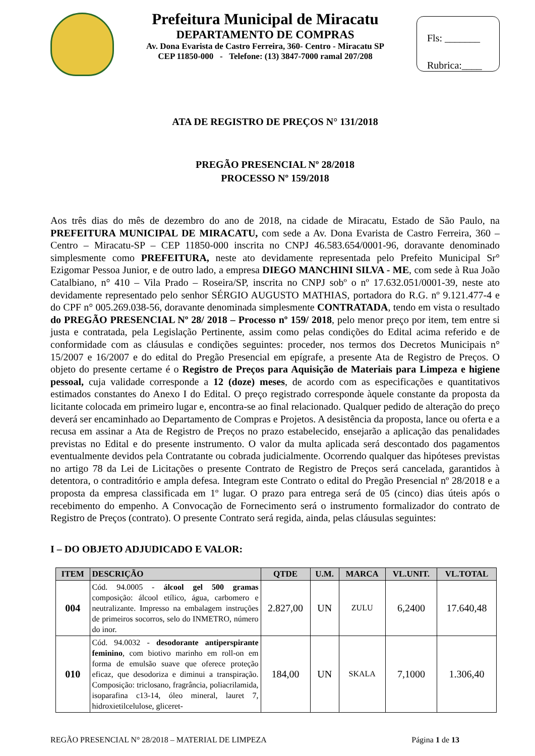Prefeitura Municipal de Miracatu
DEPARTAMENTO DE COMPRAS
Av. Dona Evarista de Castro Ferreira, 360- Centro - Miracatu SP
CEP 11850-000 - Telefone: (13) 3847-7000 ramal 207/208
Fls: _______
Rubrica:____
ATA DE REGISTRO DE PREÇOS N° 131/2018
PREGÃO PRESENCIAL Nº 28/2018
PROCESSO Nº 159/2018
Aos três dias do mês de dezembro do ano de 2018, na cidade de Miracatu, Estado de São Paulo, na PREFEITURA MUNICIPAL DE MIRACATU, com sede a Av. Dona Evarista de Castro Ferreira, 360 – Centro – Miracatu-SP – CEP 11850-000 inscrita no CNPJ 46.583.654/0001-96, doravante denominado simplesmente como PREFEITURA, neste ato devidamente representada pelo Prefeito Municipal Sr° Ezigomar Pessoa Junior, e de outro lado, a empresa DIEGO MANCHINI SILVA - ME, com sede à Rua João Catalbiano, n° 410 – Vila Prado – Roseira/SP, inscrita no CNPJ sobº o nº 17.632.051/0001-39, neste ato devidamente representado pelo senhor SÉRGIO AUGUSTO MATHIAS, portadora do R.G. nº 9.121.477-4 e do CPF n° 005.269.038-56, doravante denominada simplesmente CONTRATADA, tendo em vista o resultado do PREGÃO PRESENCIAL Nº 28/ 2018 – Processo nº 159/ 2018, pelo menor preço por item, tem entre si justa e contratada, pela Legislação Pertinente, assim como pelas condições do Edital acima referido e de conformidade com as cláusulas e condições seguintes: proceder, nos termos dos Decretos Municipais n° 15/2007 e 16/2007 e do edital do Pregão Presencial em epígrafe, a presente Ata de Registro de Preços. O objeto do presente certame é o Registro de Preços para Aquisição de Materiais para Limpeza e higiene pessoal, cuja validade corresponde a 12 (doze) meses, de acordo com as especificações e quantitativos estimados constantes do Anexo I do Edital. O preço registrado corresponde àquele constante da proposta da licitante colocada em primeiro lugar e, encontra-se ao final relacionado. Qualquer pedido de alteração do preço deverá ser encaminhado ao Departamento de Compras e Projetos. A desistência da proposta, lance ou oferta e a recusa em assinar a Ata de Registro de Preços no prazo estabelecido, ensejarão a aplicação das penalidades previstas no Edital e do presente instrumento. O valor da multa aplicada será descontado dos pagamentos eventualmente devidos pela Contratante ou cobrada judicialmente. Ocorrendo qualquer das hipóteses previstas no artigo 78 da Lei de Licitações o presente Contrato de Registro de Preços será cancelada, garantidos à detentora, o contraditório e ampla defesa. Integram este Contrato o edital do Pregão Presencial nº 28/2018 e a proposta da empresa classificada em 1º lugar. O prazo para entrega será de 05 (cinco) dias úteis após o recebimento do empenho. A Convocação de Fornecimento será o instrumento formalizador do contrato de Registro de Preços (contrato). O presente Contrato será regida, ainda, pelas cláusulas seguintes:
I – DO OBJETO ADJUDICADO E VALOR:
| ITEM | DESCRIÇÃO | QTDE | U.M. | MARCA | VL.UNIT. | VL.TOTAL |
| --- | --- | --- | --- | --- | --- | --- |
| 004 | Cód. 94.0005 - álcool gel 500 gramas composição: álcool etílico, água, carbomero e neutralizante. Impresso na embalagem instruções de primeiros socorros, selo do INMETRO, número do inor. | 2.827,00 | UN | ZULU | 6,2400 | 17.640,48 |
| 010 | Cód. 94.0032 - desodorante antiperspirante feminino , com biotivo marinho em roll-on em forma de emulsão suave que oferece proteção eficaz, que desodoriza e diminui a transpiração. Composição: triclosano, fragrância, poliacrilamida, isoparafina c13-14, óleo mineral, lauret 7, hidroxietilcelulose, gliceret- | 184,00 | UN | SKALA | 7,1000 | 1.306,40 |
REGÃO PRESENCIAL N° 28/2018 – MATERIAL DE LIMPEZA Página 1 de 13